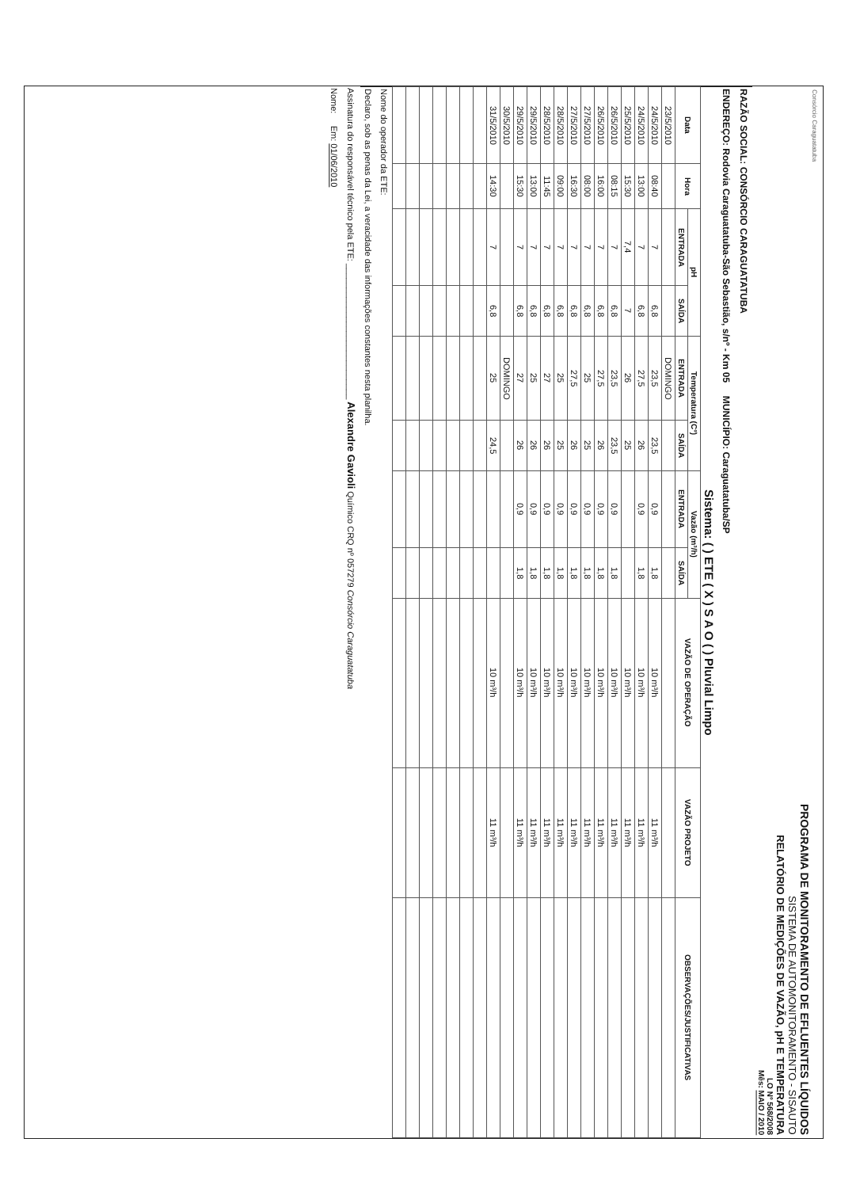Consórcio Caraguatatuba
PROGRAMA DE MONITORAMENTO DE EFLUENTES LÍQUIDOS
SISTEMA DE AUTOMONITORAMENTO - SISAUTO
RELATÓRIO DE MEDIÇÕES DE VAZÃO, pH E TEMPERATURA
LO Nº 568/2008
Mês: MAIO / 2010
RAZÃO SOCIAL: CONSÓRCIO CARAGUATATUBA
ENDEREÇO: Rodovia Caraguatatuba-São Sebastião, s/nº - Km 05 MUNICÍPIO: Caraguatatuba/SP
Sistema: ( ) ETE ( X ) S A O ( ) Pluvial Limpo
| Data | Hora | pH | | Temperatura (Cº) | | Vazão (m³/h) | | VAZÃO DE OPERAÇÃO | VAZÃO PROJETO | OBSERVAÇÕES/JUSTIFICATIVAS |
| --- | --- | --- | --- | --- | --- | --- | --- | --- | --- | --- |
| | | ENTRADA | SAÍDA | ENTRADA | SAÍDA | ENTRADA | SAÍDA | | | |
| 23/5/2010 | | | | DOMINGO | | | | | | |
| 24/5/2010 | 08:40 | 7 | 6,8 | 23,5 | 23,5 | 0,9 | 1,8 | 10 m³/h | 11 m³/h | |
| 24/5/2010 | 13:00 | 7 | 6,8 | 27,5 | 26 | 0,9 | 1,8 | 10 m³/h | 11 m³/h | |
| 25/5/2010 | 15:30 | 7,4 | 7 | 26 | 25 | | | 10 m³/h | 11 m³/h | |
| 26/5/2010 | 08:15 | 7 | 6,8 | 23,5 | 23,5 | 0,9 | 1,8 | 10 m³/h | 11 m³/h | |
| 26/5/2010 | 16:00 | 7 | 6,8 | 27,5 | 26 | 0,9 | 1,8 | 10 m³/h | 11 m³/h | |
| 27/5/2010 | 08:00 | 7 | 6,8 | 25 | 25 | 0,9 | 1,8 | 10 m³/h | 11 m³/h | |
| 27/5/2010 | 16:30 | 7 | 6,8 | 27,5 | 26 | 0,9 | 1,8 | 10 m³/h | 11 m³/h | |
| 28/5/2010 | 09:00 | 7 | 6,8 | 25 | 25 | 0,9 | 1,8 | 10 m³/h | 11 m³/h | |
| 28/5/2010 | 11:45 | 7 | 6,8 | 27 | 26 | 0,9 | 1,8 | 10 m³/h | 11 m³/h | |
| 29/5/2010 | 13:00 | 7 | 6,8 | 25 | 26 | 0,9 | 1,8 | 10 m³/h | 11 m³/h | |
| 29/5/2010 | 15:30 | 7 | 6,8 | 27 | 26 | 0,9 | 1,8 | 10 m³/h | 11 m³/h | |
| 30/5/2010 | | | | DOMINGO | | | | | | |
| 31/5/2010 | 14:30 | 7 | 6,8 | 25 | 24,5 | | | 10 m³/h | 11 m³/h | |
Nome do operador da ETE:
Declaro, sob as penas da Lei, a veracidade das informações constantes nesta planilha.
Assinatura do responsável técnico pela ETE: ____________________________ Alexandre Gavioli Químico CRQ nº 057279 Consórcio Caraguatatuba
Nome: Em: 01/06/2010